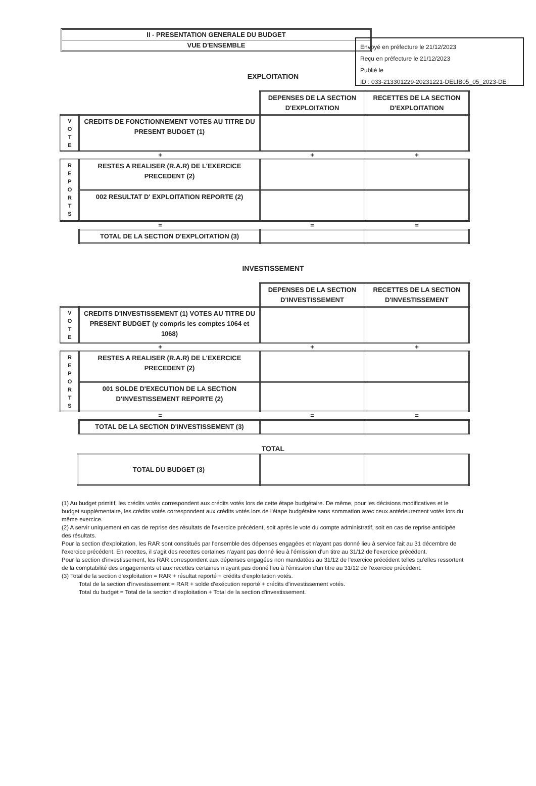Envoyé en préfecture le 21/12/2023
Reçu en préfecture le 21/12/2023
Publié le
ID : 033-213301229-20231221-DELIB05_05_2023-DE
II - PRESENTATION GENERALE DU BUDGET
VUE D'ENSEMBLE
EXPLOITATION
| | | DEPENSES DE LA SECTION D'EXPLOITATION | RECETTES DE LA SECTION D'EXPLOITATION |
| V O T E | CREDITS DE FONCTIONNEMENT VOTES AU TITRE DU PRESENT BUDGET (1) | | |
| + | | + | + |
| R E P O R T S | RESTES A REALISER (R.A.R) DE L'EXERCICE PRECEDENT (2) | | |
| | 002 RESULTAT D' EXPLOITATION REPORTE (2) | | |
| = | | = | = |
| | TOTAL DE LA SECTION D'EXPLOITATION (3) | | |
INVESTISSEMENT
| | | DEPENSES DE LA SECTION D'INVESTISSEMENT | RECETTES DE LA SECTION D'INVESTISSEMENT |
| V O T E | CREDITS D'INVESTISSEMENT (1) VOTES AU TITRE DU PRESENT BUDGET (y compris les comptes 1064 et 1068) | | |
| + | | + | + |
| R E P O R T S | RESTES A REALISER (R.A.R) DE L'EXERCICE PRECEDENT (2) | | |
| | 001 SOLDE D'EXECUTION DE LA SECTION D'INVESTISSEMENT REPORTE (2) | | |
| = | | = | = |
| | TOTAL DE LA SECTION D'INVESTISSEMENT (3) | | |
TOTAL
| | TOTAL DU BUDGET (3) | | |
(1) Au budget primitif, les crédits votés correspondent aux crédits votés lors de cette étape budgétaire. De même, pour les décisions modificatives et le budget supplémentaire, les crédits votés correspondent aux crédits votés lors de l'étape budgétaire sans sommation avec ceux antérieurement votés lors du même exercice.
(2) A servir uniquement en cas de reprise des résultats de l'exercice précédent, soit après le vote du compte administratif, soit en cas de reprise anticipée des résultats.
Pour la section d'exploitation, les RAR sont constitués par l'ensemble des dépenses engagées et n'ayant pas donné lieu à service fait au 31 décembre de l'exercice précédent. En recettes, il s'agit des recettes certaines n'ayant pas donné lieu à l'émission d'un titre au 31/12 de l'exercice précédent.
Pour la section d'investissement, les RAR correspondent aux dépenses engagées non mandatées au 31/12 de l'exercice précédent telles qu'elles ressortent de la comptabilité des engagements et aux recettes certaines n'ayant pas donné lieu à l'émission d'un titre au 31/12 de l'exercice précédent.
(3) Total de la section d'exploitation = RAR + résultat reporté + crédits d'exploitation votés.
Total de la section d'investissement = RAR + solde d'exécution reporté + crédits d'investissement votés.
Total du budget = Total de la section d'exploitation + Total de la section d'investissement.